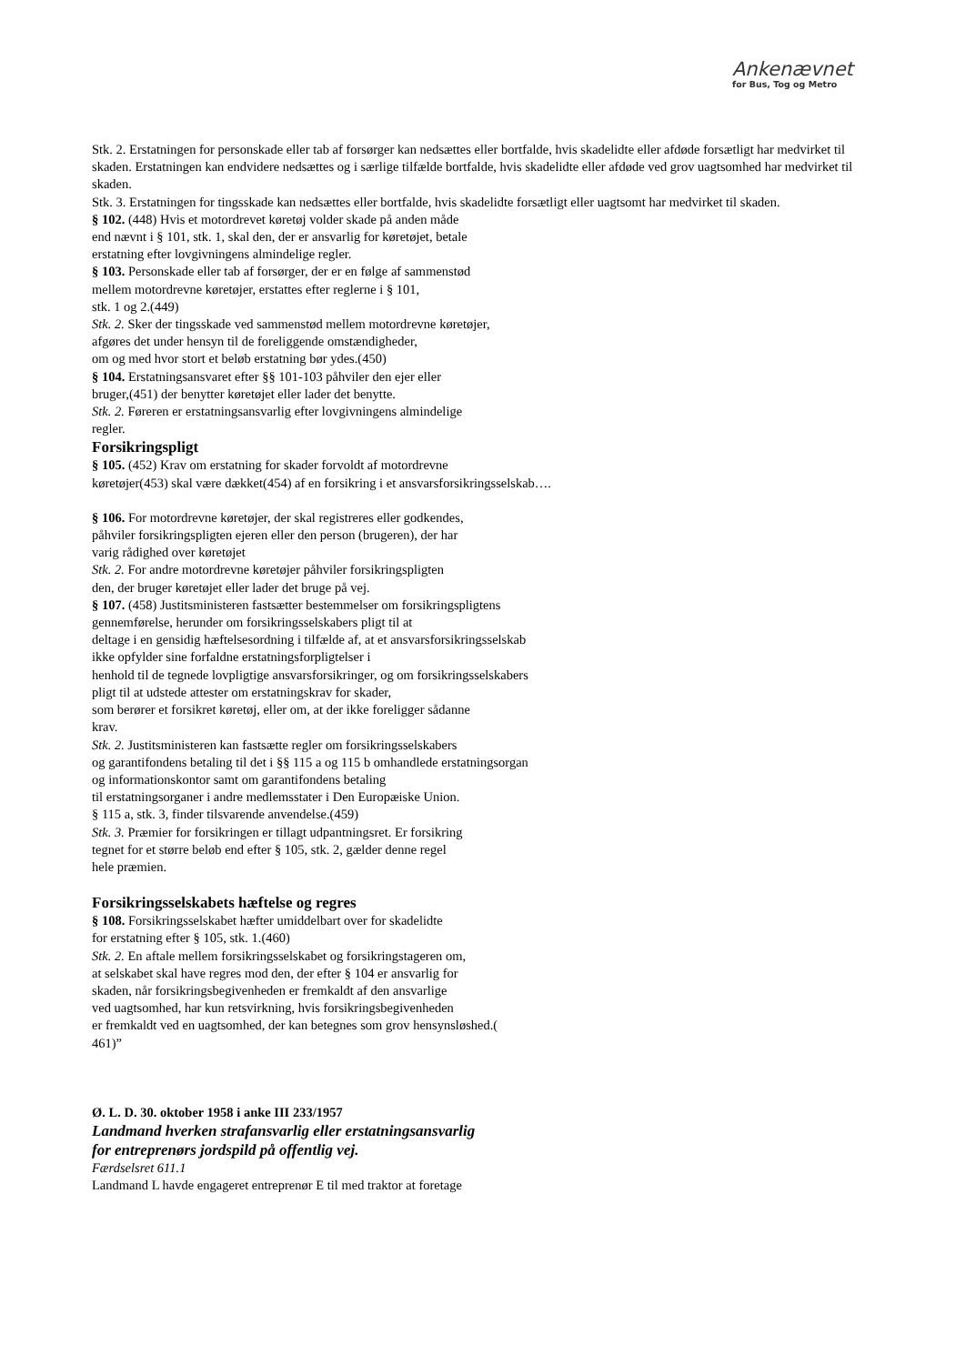Ankenævnet
for Bus, Tog og Metro
Stk. 2. Erstatningen for personskade eller tab af forsørger kan nedsættes eller bortfalde, hvis skadelidte eller afdøde forsætligt har medvirket til skaden. Erstatningen kan endvidere nedsættes og i særlige tilfælde bortfalde, hvis skadelidte eller afdøde ved grov uagtsomhed har medvirket til skaden.
Stk. 3. Erstatningen for tingsskade kan nedsættes eller bortfalde, hvis skadelidte forsætligt eller uagtsomt har medvirket til skaden.
§ 102. (448) Hvis et motordrevet køretøj volder skade på anden måde
end nævnt i § 101, stk. 1, skal den, der er ansvarlig for køretøjet, betale
erstatning efter lovgivningens almindelige regler.
§ 103. Personskade eller tab af forsørger, der er en følge af sammenstød
mellem motordrevne køretøjer, erstattes efter reglerne i § 101,
stk. 1 og 2.(449)
Stk. 2. Sker der tingsskade ved sammenstød mellem motordrevne køretøjer,
afgøres det under hensyn til de foreliggende omstændigheder,
om og med hvor stort et beløb erstatning bør ydes.(450)
§ 104. Erstatningsansvaret efter §§ 101-103 påhviler den ejer eller
bruger,(451) der benytter køretøjet eller lader det benytte.
Stk. 2. Føreren er erstatningsansvarlig efter lovgivningens almindelige
regler.
Forsikringspligt
§ 105. (452) Krav om erstatning for skader forvoldt af motordrevne
køretøjer(453) skal være dækket(454) af en forsikring i et ansvarsforsikringsselskab….
§ 106. For motordrevne køretøjer, der skal registreres eller godkendes,
påhviler forsikringspligten ejeren eller den person (brugeren), der har
varig rådighed over køretøjet
Stk. 2. For andre motordrevne køretøjer påhviler forsikringspligten
den, der bruger køretøjet eller lader det bruge på vej.
§ 107. (458) Justitsministeren fastsætter bestemmelser om forsikringspligtens
gennemførelse, herunder om forsikringsselskabers pligt til at
deltage i en gensidig hæftelsesordning i tilfælde af, at et ansvarsforsikringsselskab
ikke opfylder sine forfaldne erstatningsforpligtelser i
henhold til de tegnede lovpligtige ansvarsforsikringer, og om forsikringsselskabers
pligt til at udstede attester om erstatningskrav for skader,
som berører et forsikret køretøj, eller om, at der ikke foreligger sådanne
krav.
Stk. 2. Justitsministeren kan fastsætte regler om forsikringsselskabers
og garantifondens betaling til det i §§ 115 a og 115 b omhandlede erstatningsorgan
og informationskontor samt om garantifondens betaling
til erstatningsorganer i andre medlemsstater i Den Europæiske Union.
§ 115 a, stk. 3, finder tilsvarende anvendelse.(459)
Stk. 3. Præmier for forsikringen er tillagt udpantningsret. Er forsikring
tegnet for et større beløb end efter § 105, stk. 2, gælder denne regel
hele præmien.
Forsikringsselskabets hæftelse og regres
§ 108. Forsikringsselskabet hæfter umiddelbart over for skadelidte
for erstatning efter § 105, stk. 1.(460)
Stk. 2. En aftale mellem forsikringsselskabet og forsikringstageren om,
at selskabet skal have regres mod den, der efter § 104 er ansvarlig for
skaden, når forsikringsbegivenheden er fremkaldt af den ansvarlige
ved uagtsomhed, har kun retsvirkning, hvis forsikringsbegivenheden
er fremkaldt ved en uagtsomhed, der kan betegnes som grov hensynsløshed.(
461)”
Ø. L. D. 30. oktober 1958 i anke III 233/1957
Landmand hverken strafansvarlig eller erstatningsansvarlig
for entreprenørs jordspild på offentlig vej.
Færdselsret 611.1
Landmand L havde engageret entreprenør E til med traktor at foretage